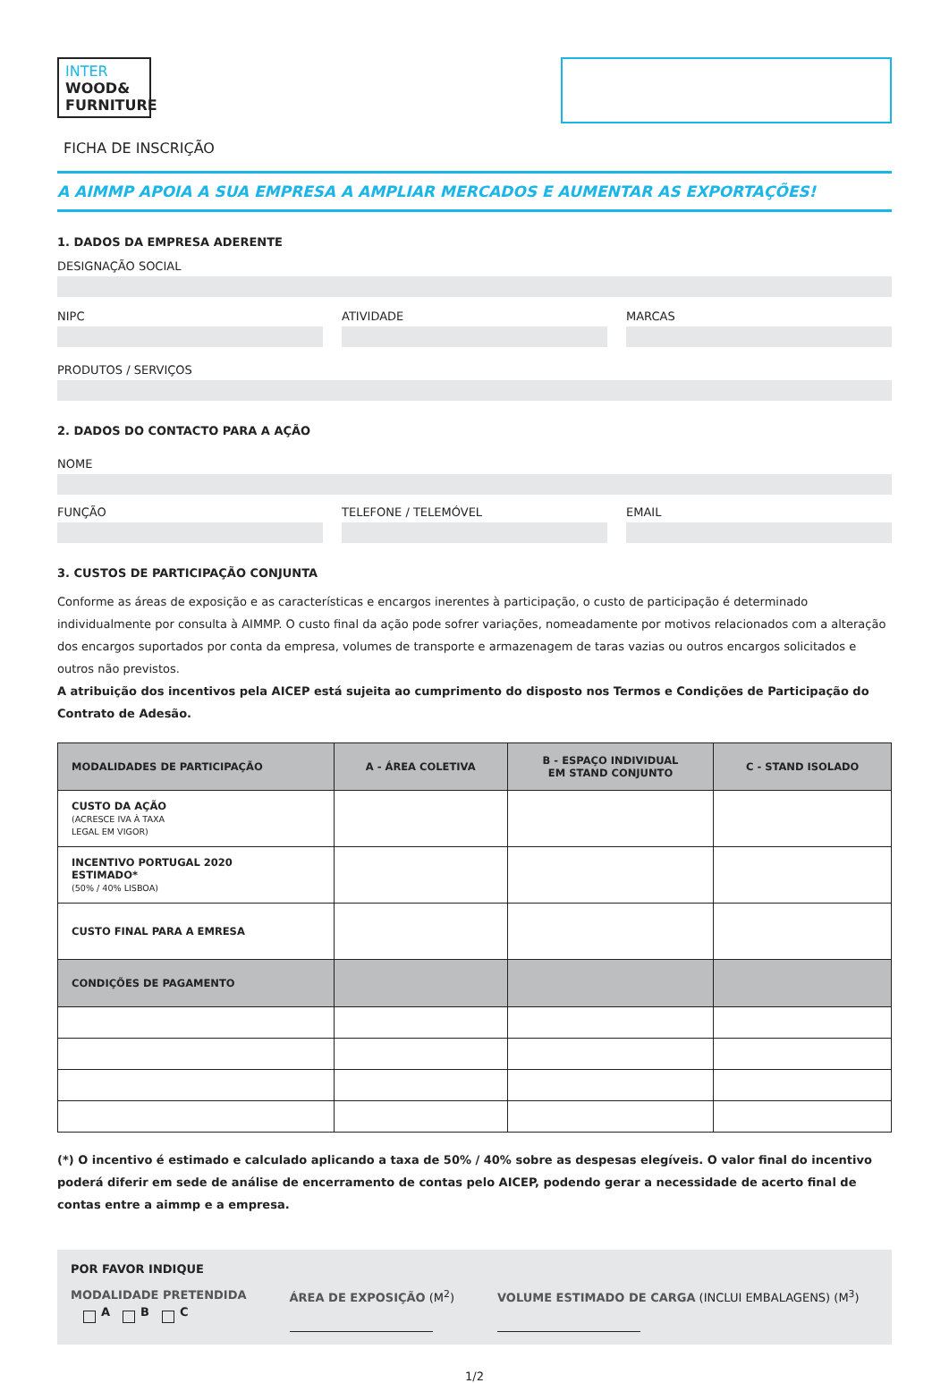INTER
WOOD&
FURNITURE
FICHA DE INSCRIÇÃO
A AIMMP APOIA A SUA EMPRESA A AMPLIAR MERCADOS E AUMENTAR AS EXPORTAÇÕES!
1. DADOS DA EMPRESA ADERENTE
DESIGNAÇÃO SOCIAL
NIPC ATIVIDADE MARCAS
PRODUTOS / SERVIÇOS
2. DADOS DO CONTACTO PARA A AÇÃO
NOME
FUNÇÃO TELEFONE / TELEMÓVEL EMAIL
3. CUSTOS DE PARTICIPAÇÃO CONJUNTA
Conforme as áreas de exposição e as características e encargos inerentes à participação, o custo de participação é determinado individualmente por consulta à AIMMP. O custo final da ação pode sofrer variações, nomeadamente por motivos relacionados com a alteração dos encargos suportados por conta da empresa, volumes de transporte e armazenagem de taras vazias ou outros encargos solicitados e outros não previstos.
A atribuição dos incentivos pela AICEP está sujeita ao cumprimento do disposto nos Termos e Condições de Participação do Contrato de Adesão.
| MODALIDADES DE PARTICIPAÇÃO | A - ÁREA COLETIVA | B - ESPAÇO INDIVIDUAL EM STAND CONJUNTO | C - STAND ISOLADO |
| --- | --- | --- | --- |
| CUSTO DA AÇÃO (ACRESCE IVA À TAXA LEGAL EM VIGOR) | | | |
| INCENTIVO PORTUGAL 2020 ESTIMADO* (50% / 40% LISBOA) | | | |
| CUSTO FINAL PARA A EMRESA | | | |
| CONDIÇÕES DE PAGAMENTO | | | |
(*) O incentivo é estimado e calculado aplicando a taxa de 50% / 40% sobre as despesas elegíveis. O valor final do incentivo poderá diferir em sede de análise de encerramento de contas pelo AICEP, podendo gerar a necessidade de acerto final de contas entre a aimmp e a empresa.
POR FAVOR INDIQUE
MODALIDADE PRETENDIDA
A B C
ÁREA DE EXPOSIÇÃO (M<sup>2</sup>) VOLUME ESTIMADO DE CARGA (INCLUI EMBALAGENS) (M<sup>3</sup>)
1/2